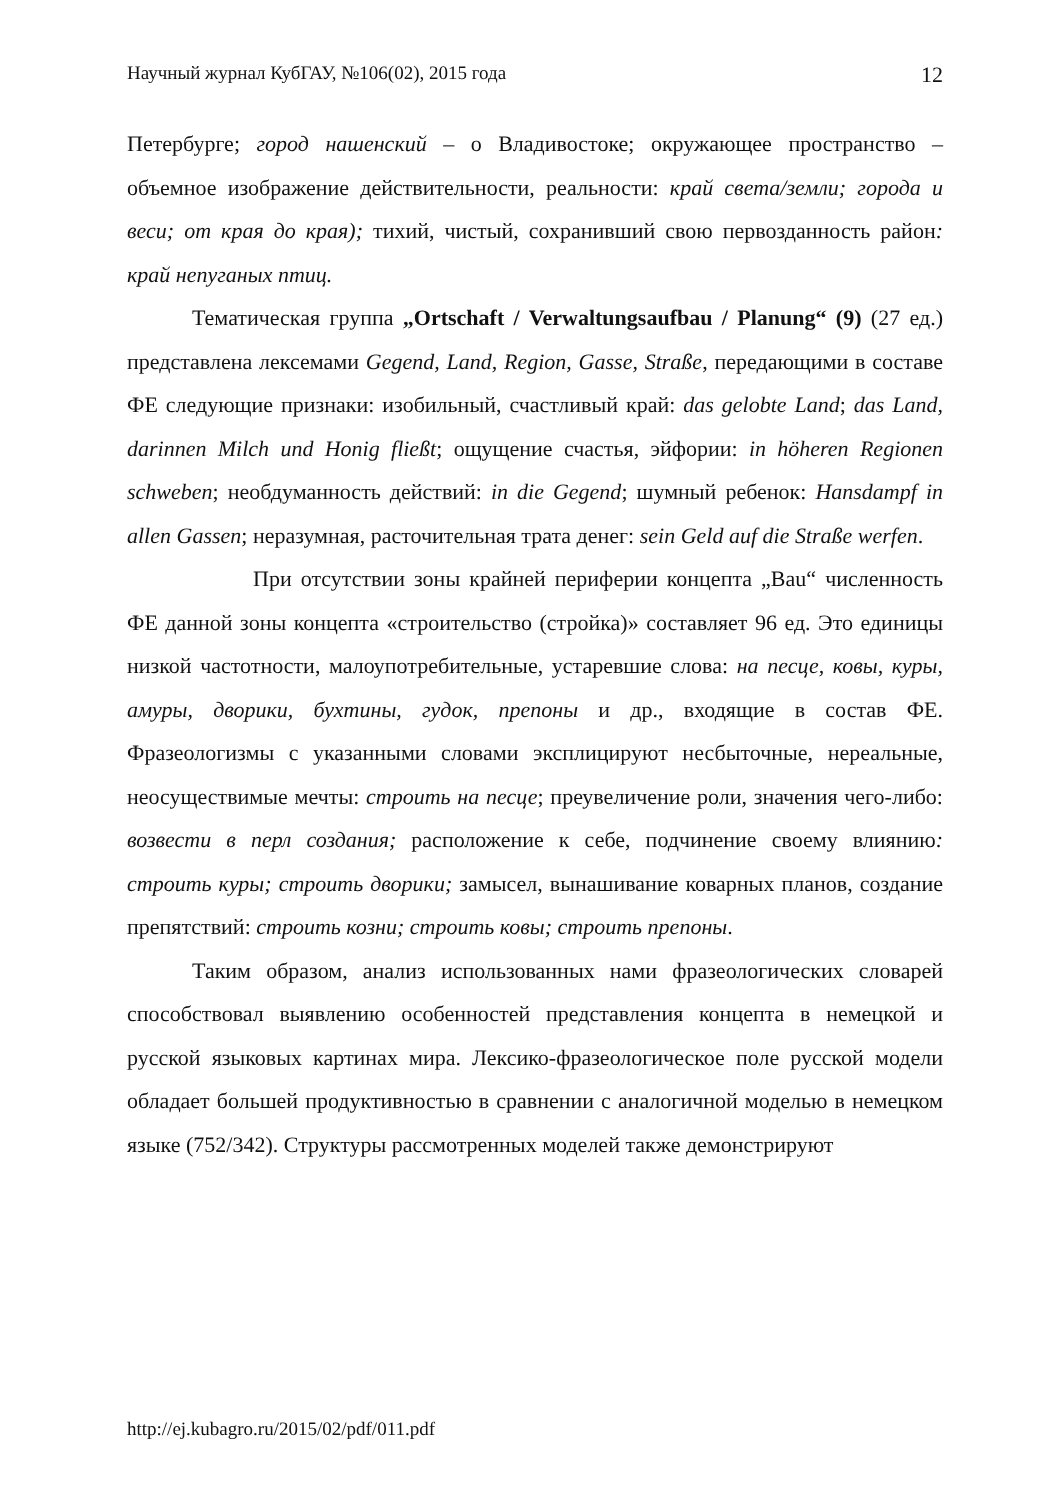Научный журнал КубГАУ, №106(02), 2015 года 12
Петербурге; город нашенский – о Владивостоке; окружающее пространство – объемное изображение действительности, реальности: край света/земли; города и веси; от края до края); тихий, чистый, сохранивший свою первозданность район: край непуганых птиц.
Тематическая группа „Ortschaft / Verwaltungsaufbau / Planung“ (9) (27 ед.) представлена лексемами Gegend, Land, Region, Gasse, Straße, передающими в составе ФЕ следующие признаки: изобильный, счастливый край: das gelobte Land; das Land, darinnen Milch und Honig fließt; ощущение счастья, эйфории: in höheren Regionen schweben; необдуманность действий: in die Gegend; шумный ребенок: Hansdampf in allen Gassen; неразумная, расточительная трата денег: sein Geld auf die Straße werfen.
При отсутствии зоны крайней периферии концепта „Bau“ численность ФЕ данной зоны концепта «строительство (стройка)» составляет 96 ед. Это единицы низкой частотности, малоупотребительные, устаревшие слова: на песце, ковы, куры, амуры, дворики, бухтины, гудок, препоны и др., входящие в состав ФЕ. Фразеологизмы с указанными словами эксплицируют несбыточные, нереальные, неосуществимые мечты: строить на песце; преувеличение роли, значения чего-либо: возвести в перл создания; расположение к себе, подчинение своему влиянию: строить куры; строить дворики; замысел, вынашивание коварных планов, создание препятствий: строить козни; строить ковы; строить препоны.
Таким образом, анализ использованных нами фразеологических словарей способствовал выявлению особенностей представления концепта в немецкой и русской языковых картинах мира. Лексико-фразеологическое поле русской модели обладает большей продуктивностью в сравнении с аналогичной моделью в немецком языке (752/342). Структуры рассмотренных моделей также демонстрируют
http://ej.kubagro.ru/2015/02/pdf/011.pdf